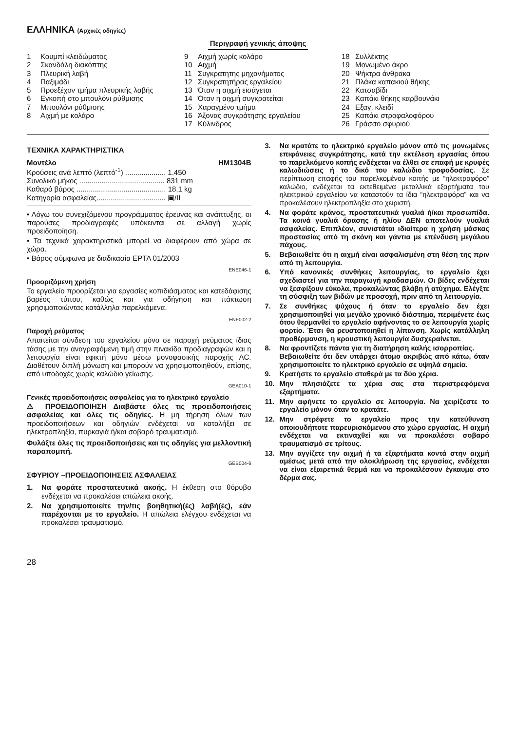ΕΛΛΗΝΙΚΑ (Αρχικές οδηγίες)
Περιγραφή γενικής άποψης
1 Κουμπί κλειδώματος
2 Σκανδάλη διακόπτης
3 Πλευρική λαβή
4 Παξιμάδι
5 Προεξέχον τμήμα πλευρικής λαβής
6 Εγκοπή στο μπουλόνι ρύθμισης
7 Μπουλόνι ρύθμισης
8 Αιχμή με κολάρο
9 Αιχμή χωρίς κολάρο
10 Αιχμή
11 Συγκρατητης μηχανήματος
12 Συγκρατητήρας εργαλείου
13 Όταν η αιχμή εισάγεται
14 Όταν η αιχμή συγκρατείται
15 Χαραγμένο τμήμα
16 Άξονας συγκράτησης εργαλείου
17 Κύλινδρος
18 Συλλέκτης
19 Μονωμένο άκρο
20 Ψήκτρα άνθρακα
21 Πλάκα καπακιού θήκης
22 Κατσαβίδι
23 Καπάκι θήκης καρβουνάκι
24 Εξαγ. κλειδί
25 Καπάκι στροφαλοφόρου
26 Γράσσο σφυριού
ΤΕΧΝΙΚΑ ΧΑΡΑΚΤΗΡΙΣΤΙΚΑ
Μοντέλο HM1304B
Κρούσεις ανά λεπτό (λεπτό<sup>-1</sup>) .................... 1.450
Συνολικό μήκος .......................................... 831 mm
Καθαρό βάρος ............................................ 18,1 kg
Κατηγορία ασφαλείας.................................. ▣/II
• Λόγω του συνεχιζόμενου προγράμματος έρευνας και ανάπτυξης, οι παρούσες προδιαγραφές υπόκεινται σε αλλαγή χωρίς προειδοποίηση.
• Τα τεχνικά χαρακτηριστικά μπορεί να διαφέρουν από χώρα σε χώρα.
• Βάρος σύμφωνα με διαδικασία EPTA 01/2003
ENE046-1
Προοριζόμενη χρήση
Το εργαλείο προορίζεται για εργασίες κοπιδιάσματος και κατεδάφισης βαρέος τύπου, καθώς και για οδήγηση και πάκτωση χρησιμοποιώντας κατάλληλα παρελκόμενα.
ENF002-2
Παροχή ρεύματος
Απαιτείται σύνδεση του εργαλείου μόνο σε παροχή ρεύματος ίδιας τάσης με την αναγραφόμενη τιμή στην πινακίδα προδιαγραφών και η λειτουργία είναι εφικτή μόνο μέσω μονοφασικής παροχής AC. Διαθέτουν διπλή μόνωση και μπορούν να χρησιμοποιηθούν, επίσης, από υποδοχές χωρίς καλώδιο γείωσης.
GEA010-1
Γενικές προειδοποιήσεις ασφαλείας για το ηλεκτρικό εργαλείο
⚠ ΠΡΟΕΙΔΟΠΟΙΗΣΗ Διαβάστε όλες τις προειδοποιήσεις ασφαλείας και όλες τις οδηγίες. Η μη τήρηση όλων των προειδοποιήσεων και οδηγιών ενδέχεται να καταλήξει σε ηλεκτροπληξία, πυρκαγιά ή/και σοβαρό τραυματισμό.
Φυλάξτε όλες τις προειδοποιήσεις και τις οδηγίες για μελλοντική παραπομπή.
GEB004-6
ΣΦΥΡΙΟΥ –ΠΡΟΕΙΔΟΠΟΙΗΣΕΙΣ ΑΣΦΑΛΕΙΑΣ
1. Να φοράτε προστατευτικά ακοής. Η έκθεση στο θόρυβο ενδέχεται να προκαλέσει απώλεια ακοής.
2. Να χρησιμοποιείτε την/τις βοηθητική(ές) λαβή(ές), εάν παρέχονται με το εργαλείο. Η απώλεια ελέγχου ενδέχεται να προκαλέσει τραυματισμό.
3. Να κρατάτε το ηλεκτρικό εργαλείο μόνον από τις μονωμένες επιφάνειες συγκράτησης, κατά την εκτέλεση εργασίας όπου το παρελκόμενο κοπής ενδέχεται να έλθει σε επαφή με κρυφές καλωδιώσεις ή το δικό του καλώδιο τροφοδοσίας. Σε περίπτωση επαφής του παρελκομένου κοπής με “ηλεκτροφόρο” καλώδιο, ενδέχεται τα εκτεθειμένα μεταλλικά εξαρτήματα του ηλεκτρικού εργαλείου να καταστούν τα ίδια “ηλεκτροφόρα” και να προκαλέσουν ηλεκτροπληξία στο χειριστή.
4. Να φοράτε κράνος, προστατευτικά γυαλιά ή/και προσωπίδα. Τα κοινά γυαλιά όρασης ή ηλίου ΔΕΝ αποτελούν γυαλιά ασφαλείας. Επιπλέον, συνιστάται ιδιαίτερα η χρήση μάσκας προστασίας από τη σκόνη και γάντια με επένδυση μεγάλου πάχους.
5. Βεβαιωθείτε ότι η αιχμή είναι ασφαλισμένη στη θέση της πριν από τη λειτουργία.
6. Υπό κανονικές συνθήκες λειτουργίας, το εργαλείο έχει σχεδιαστεί για την παραγωγή κραδασμών. Οι βίδες ενδέχεται να ξεσφίξουν εύκολα, προκαλώντας βλάβη ή ατύχημα. Ελέγξτε τη σύσφιξη των βιδών με προσοχή, πριν από τη λειτουργία.
7. Σε συνθήκες ψύχους ή όταν το εργαλείο δεν έχει χρησιμοποιηθεί για μεγάλο χρονικό διάστημα, περιμένετε έως ότου θερμανθεί το εργαλείο αφήνοντας το σε λειτουργία χωρίς φορτίο. Έτσι θα ρευστοποιηθεί η λίπανση. Χωρίς κατάλληλη προθέρμανση, η κρουστική λειτουργία δυσχεραίνεται.
8. Να φροντίζετε πάντα για τη διατήρηση καλής ισορροπίας.
Βεβαιωθείτε ότι δεν υπάρχει άτομο ακριβώς από κάτω, όταν χρησιμοποιείτε το ηλεκτρικό εργαλείο σε υψηλά σημεία.
9. Κρατήστε το εργαλείο σταθερά με τα δύο χέρια.
10. Μην πλησιάζετε τα χέρια σας στα περιστρεφόμενα εξαρτήματα.
11. Μην αφήνετε το εργαλείο σε λειτουργία. Να χειρίζεστε το εργαλείο μόνον όταν το κρατάτε.
12. Μην στρέφετε το εργαλείο προς την κατεύθυνση οποιουδήποτε παρευρισκόμενου στο χώρο εργασίας. Η αιχμή ενδέχεται να εκτιναχθεί και να προκαλέσει σοβαρό τραυματισμό σε τρίτους.
13. Μην αγγίζετε την αιχμή ή τα εξαρτήματα κοντά στην αιχμή αμέσως μετά από την ολοκλήρωση της εργασίας, ενδέχεται να είναι εξαιρετικά θερμά και να προκαλέσουν έγκαυμα στο δέρμα σας.
28